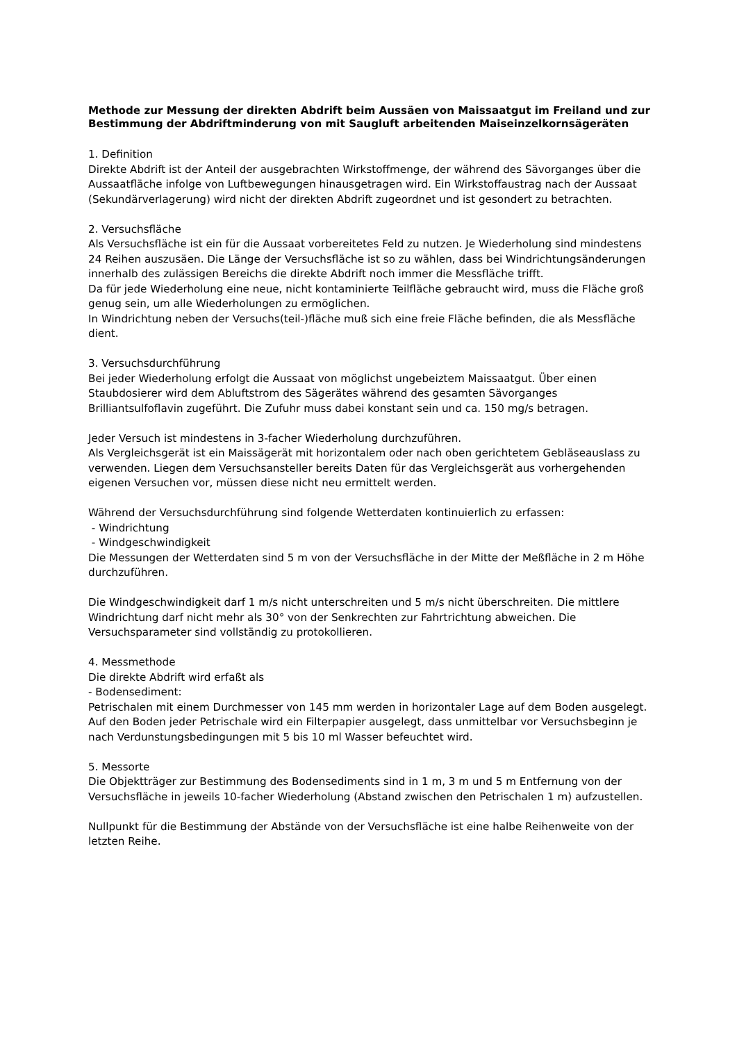Methode zur Messung der direkten Abdrift beim Aussäen von Maissaatgut im Freiland und zur Bestimmung der Abdriftminderung von mit Saugluft arbeitenden Maiseinzelkornsägeräten
1. Definition
Direkte Abdrift ist der Anteil der ausgebrachten Wirkstoffmenge, der während des Sävorganges über die Aussaatfläche infolge von Luftbewegungen hinausgetragen wird. Ein Wirkstoffaustrag nach der Aussaat (Sekundärverlagerung) wird nicht der direkten Abdrift zugeordnet und ist gesondert zu betrachten.
2. Versuchsfläche
Als Versuchsfläche ist ein für die Aussaat vorbereitetes Feld zu nutzen. Je Wiederholung sind mindestens 24 Reihen auszusäen. Die Länge der Versuchsfläche ist so zu wählen, dass bei Windrichtungsänderungen innerhalb des zulässigen Bereichs die direkte Abdrift noch immer die Messfläche trifft.
Da für jede Wiederholung eine neue, nicht kontaminierte Teilfläche gebraucht wird, muss die Fläche groß genug sein, um alle Wiederholungen zu ermöglichen.
In Windrichtung neben der Versuchs(teil-)fläche muß sich eine freie Fläche befinden, die als Messfläche dient.
3. Versuchsdurchführung
Bei jeder Wiederholung erfolgt die Aussaat von möglichst ungebeiztem Maissaatgut. Über einen Staubdosierer wird dem Abluftstrom des Sägerätes während des gesamten Sävorganges Brilliantsulfoflavin zugeführt. Die Zufuhr muss dabei konstant sein und ca. 150 mg/s betragen.
Jeder Versuch ist mindestens in 3-facher Wiederholung durchzuführen.
Als Vergleichsgerät ist ein Maissägerät mit horizontalem oder nach oben gerichtetem Gebläseauslass zu verwenden. Liegen dem Versuchsansteller bereits Daten für das Vergleichsgerät aus vorhergehenden eigenen Versuchen vor, müssen diese nicht neu ermittelt werden.
Während der Versuchsdurchführung sind folgende Wetterdaten kontinuierlich zu erfassen:
- Windrichtung
- Windgeschwindigkeit
Die Messungen der Wetterdaten sind 5 m von der Versuchsfläche in der Mitte der Meßfläche in 2 m Höhe durchzuführen.
Die Windgeschwindigkeit darf 1 m/s nicht unterschreiten und 5 m/s nicht überschreiten. Die mittlere Windrichtung darf nicht mehr als 30° von der Senkrechten zur Fahrtrichtung abweichen. Die Versuchsparameter sind vollständig zu protokollieren.
4. Messmethode
Die direkte Abdrift wird erfaßt als
- Bodensediment:
Petrischalen mit einem Durchmesser von 145 mm werden in horizontaler Lage auf dem Boden ausgelegt. Auf den Boden jeder Petrischale wird ein Filterpapier ausgelegt, dass unmittelbar vor Versuchsbeginn je nach Verdunstungsbedingungen mit 5 bis 10 ml Wasser befeuchtet wird.
5. Messorte
Die Objektträger zur Bestimmung des Bodensediments sind in 1 m, 3 m und 5 m Entfernung von der Versuchsfläche in jeweils 10-facher Wiederholung (Abstand zwischen den Petrischalen 1 m) aufzustellen.
Nullpunkt für die Bestimmung der Abstände von der Versuchsfläche ist eine halbe Reihenweite von der letzten Reihe.